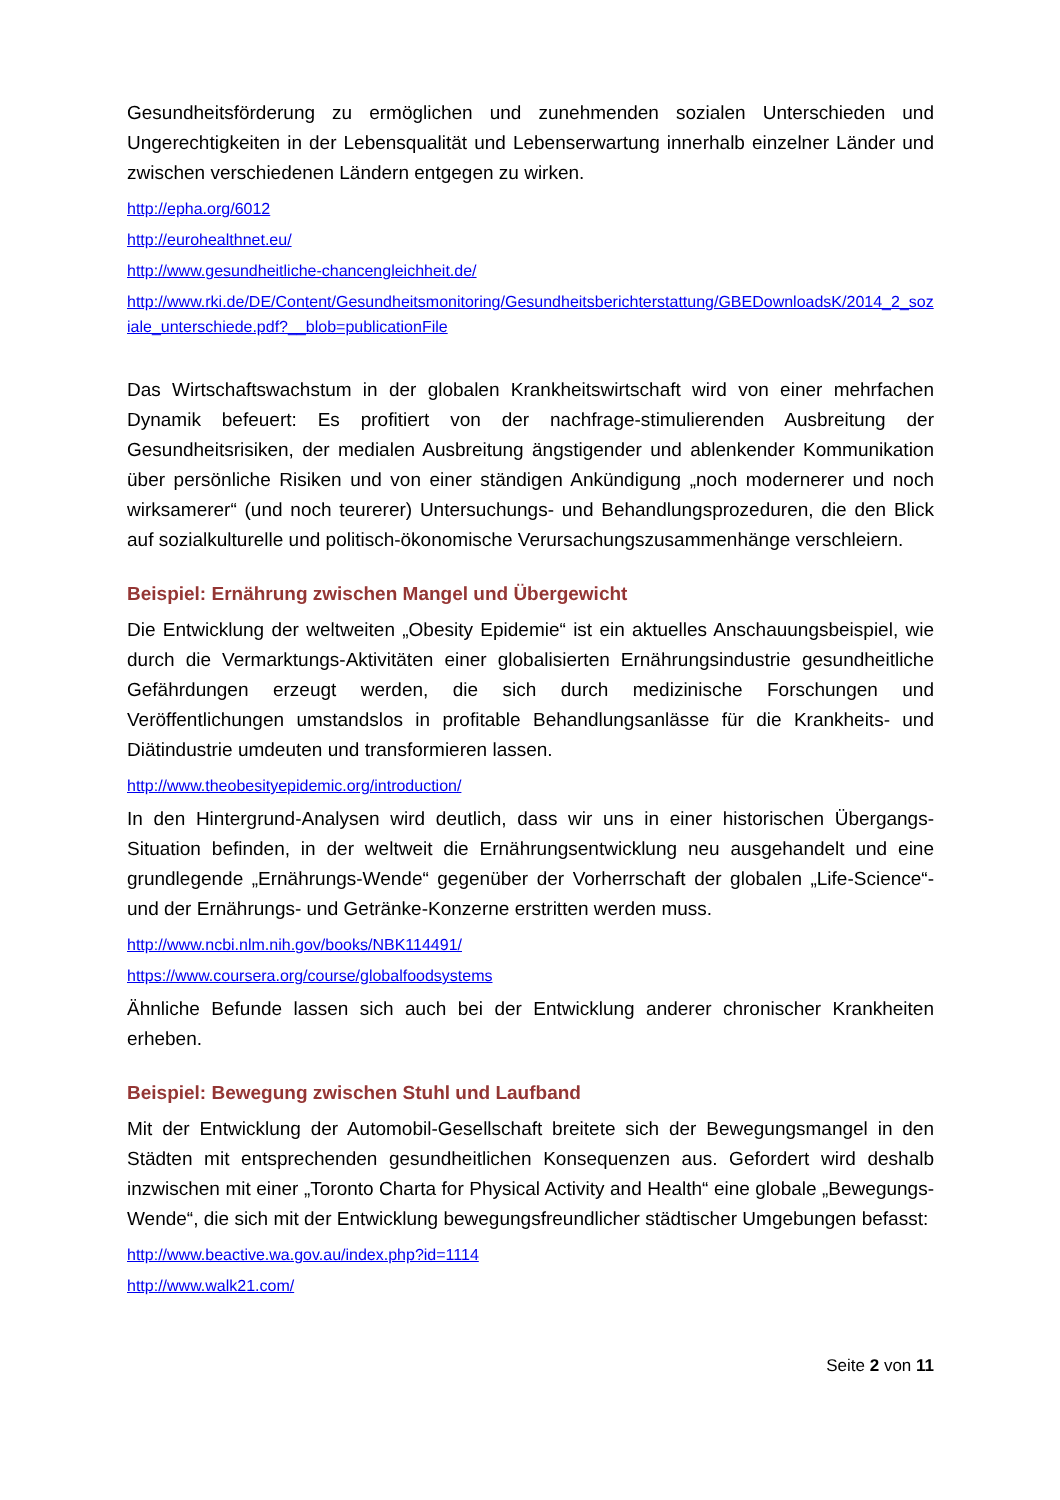Gesundheitsförderung zu ermöglichen und zunehmenden sozialen Unterschieden und Ungerechtigkeiten in der Lebensqualität und Lebenserwartung innerhalb einzelner Länder und zwischen verschiedenen Ländern entgegen zu wirken.
http://epha.org/6012
http://eurohealthnet.eu/
http://www.gesundheitliche-chancengleichheit.de/
http://www.rki.de/DE/Content/Gesundheitsmonitoring/Gesundheitsberichterstattung/GBEDownloadsK/2014_2_soziale_unterschiede.pdf?__blob=publicationFile
Das Wirtschaftswachstum in der globalen Krankheitswirtschaft wird von einer mehrfachen Dynamik befeuert: Es profitiert von der nachfrage-stimulierenden Ausbreitung der Gesundheitsrisiken, der medialen Ausbreitung ängstigender und ablenkender Kommunikation über persönliche Risiken und von einer ständigen Ankündigung „noch modernerer und noch wirksamerer“ (und noch teurerer) Untersuchungs- und Behandlungsprozeduren, die den Blick auf sozialkulturelle und politisch-ökonomische Verursachungszusammenhänge verschleiern.
Beispiel: Ernährung zwischen Mangel und Übergewicht
Die Entwicklung der weltweiten „Obesity Epidemie“ ist ein aktuelles Anschauungsbeispiel, wie durch die Vermarktungs-Aktivitäten einer globalisierten Ernährungsindustrie gesundheitliche Gefährdungen erzeugt werden, die sich durch medizinische Forschungen und Veröffentlichungen umstandslos in profitable Behandlungsanlässe für die Krankheits- und Diätindustrie umdeuten und transformieren lassen.
http://www.theobesityepidemic.org/introduction/
In den Hintergrund-Analysen wird deutlich, dass wir uns in einer historischen Übergangs-Situation befinden, in der weltweit die Ernährungsentwicklung neu ausgehandelt und eine grundlegende „Ernährungs-Wende“ gegenüber der Vorherrschaft der globalen „Life-Science“-und der Ernährungs- und Getränke-Konzerne erstritten werden muss.
http://www.ncbi.nlm.nih.gov/books/NBK114491/
https://www.coursera.org/course/globalfoodsystems
Ähnliche Befunde lassen sich auch bei der Entwicklung anderer chronischer Krankheiten erheben.
Beispiel: Bewegung zwischen Stuhl und Laufband
Mit der Entwicklung der Automobil-Gesellschaft breitete sich der Bewegungsmangel in den Städten mit entsprechenden gesundheitlichen Konsequenzen aus. Gefordert wird deshalb inzwischen mit einer „Toronto Charta for Physical Activity and Health“ eine globale „Bewegungs-Wende“, die sich mit der Entwicklung bewegungsfreundlicher städtischer Umgebungen befasst:
http://www.beactive.wa.gov.au/index.php?id=1114
http://www.walk21.com/
Seite 2 von 11